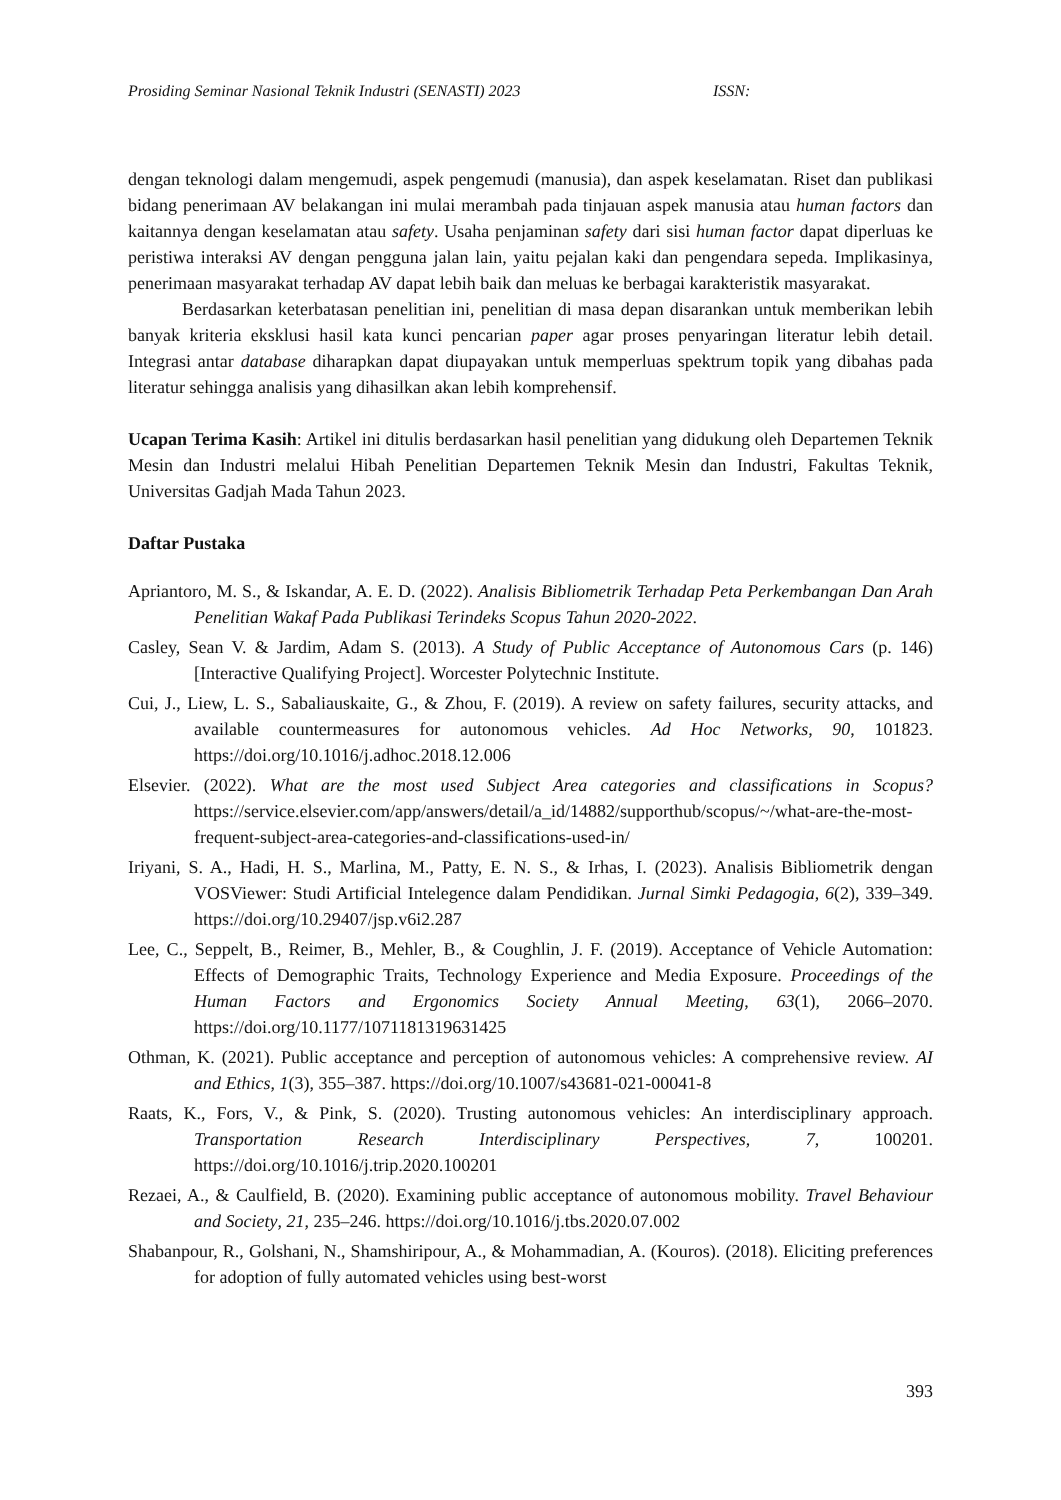Prosiding Seminar Nasional Teknik Industri (SENASTI) 2023 ISSN:
dengan teknologi dalam mengemudi, aspek pengemudi (manusia), dan aspek keselamatan. Riset dan publikasi bidang penerimaan AV belakangan ini mulai merambah pada tinjauan aspek manusia atau human factors dan kaitannya dengan keselamatan atau safety. Usaha penjaminan safety dari sisi human factor dapat diperluas ke peristiwa interaksi AV dengan pengguna jalan lain, yaitu pejalan kaki dan pengendara sepeda. Implikasinya, penerimaan masyarakat terhadap AV dapat lebih baik dan meluas ke berbagai karakteristik masyarakat.
Berdasarkan keterbatasan penelitian ini, penelitian di masa depan disarankan untuk memberikan lebih banyak kriteria eksklusi hasil kata kunci pencarian paper agar proses penyaringan literatur lebih detail. Integrasi antar database diharapkan dapat diupayakan untuk memperluas spektrum topik yang dibahas pada literatur sehingga analisis yang dihasilkan akan lebih komprehensif.
Ucapan Terima Kasih: Artikel ini ditulis berdasarkan hasil penelitian yang didukung oleh Departemen Teknik Mesin dan Industri melalui Hibah Penelitian Departemen Teknik Mesin dan Industri, Fakultas Teknik, Universitas Gadjah Mada Tahun 2023.
Daftar Pustaka
Apriantoro, M. S., & Iskandar, A. E. D. (2022). Analisis Bibliometrik Terhadap Peta Perkembangan Dan Arah Penelitian Wakaf Pada Publikasi Terindeks Scopus Tahun 2020-2022.
Casley, Sean V. & Jardim, Adam S. (2013). A Study of Public Acceptance of Autonomous Cars (p. 146) [Interactive Qualifying Project]. Worcester Polytechnic Institute.
Cui, J., Liew, L. S., Sabaliauskaite, G., & Zhou, F. (2019). A review on safety failures, security attacks, and available countermeasures for autonomous vehicles. Ad Hoc Networks, 90, 101823. https://doi.org/10.1016/j.adhoc.2018.12.006
Elsevier. (2022). What are the most used Subject Area categories and classifications in Scopus? https://service.elsevier.com/app/answers/detail/a_id/14882/supporthub/scopus/~/what-are-the-most-frequent-subject-area-categories-and-classifications-used-in/
Iriyani, S. A., Hadi, H. S., Marlina, M., Patty, E. N. S., & Irhas, I. (2023). Analisis Bibliometrik dengan VOSViewer: Studi Artificial Intelegence dalam Pendidikan. Jurnal Simki Pedagogia, 6(2), 339–349. https://doi.org/10.29407/jsp.v6i2.287
Lee, C., Seppelt, B., Reimer, B., Mehler, B., & Coughlin, J. F. (2019). Acceptance of Vehicle Automation: Effects of Demographic Traits, Technology Experience and Media Exposure. Proceedings of the Human Factors and Ergonomics Society Annual Meeting, 63(1), 2066–2070. https://doi.org/10.1177/1071181319631425
Othman, K. (2021). Public acceptance and perception of autonomous vehicles: A comprehensive review. AI and Ethics, 1(3), 355–387. https://doi.org/10.1007/s43681-021-00041-8
Raats, K., Fors, V., & Pink, S. (2020). Trusting autonomous vehicles: An interdisciplinary approach. Transportation Research Interdisciplinary Perspectives, 7, 100201. https://doi.org/10.1016/j.trip.2020.100201
Rezaei, A., & Caulfield, B. (2020). Examining public acceptance of autonomous mobility. Travel Behaviour and Society, 21, 235–246. https://doi.org/10.1016/j.tbs.2020.07.002
Shabanpour, R., Golshani, N., Shamshiripour, A., & Mohammadian, A. (Kouros). (2018). Eliciting preferences for adoption of fully automated vehicles using best-worst
393